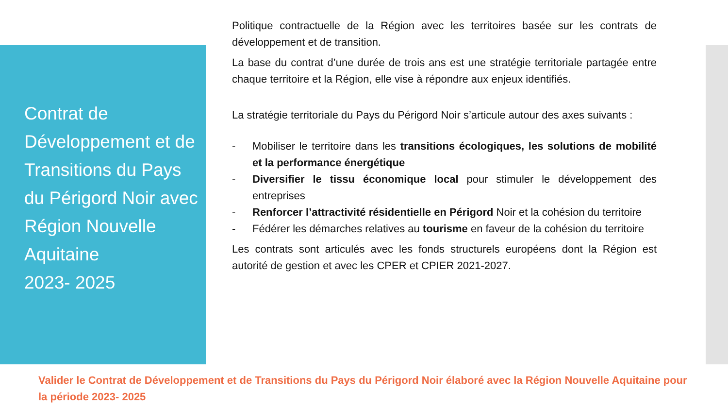Contrat de Développement et de Transitions du Pays du Périgord Noir avec Région Nouvelle Aquitaine
2023- 2025
Politique contractuelle de la Région avec les territoires basée sur les contrats de développement et de transition.
La base du contrat d’une durée de trois ans est une stratégie territoriale partagée entre chaque territoire et la Région, elle vise à répondre aux enjeux identifiés.
La stratégie territoriale du Pays du Périgord Noir s’articule autour des axes suivants :
- Mobiliser le territoire dans les transitions écologiques, les solutions de mobilité et la performance énergétique
- Diversifier le tissu économique local pour stimuler le développement des entreprises
- Renforcer l’attractivité résidentielle en Périgord Noir et la cohésion du territoire
- Fédérer les démarches relatives au tourisme en faveur de la cohésion du territoire
Les contrats sont articulés avec les fonds structurels européens dont la Région est autorité de gestion et avec les CPER et CPIER 2021-2027.
Valider le Contrat de Développement et de Transitions du Pays du Périgord Noir élaboré avec la Région Nouvelle Aquitaine pour la période 2023- 2025